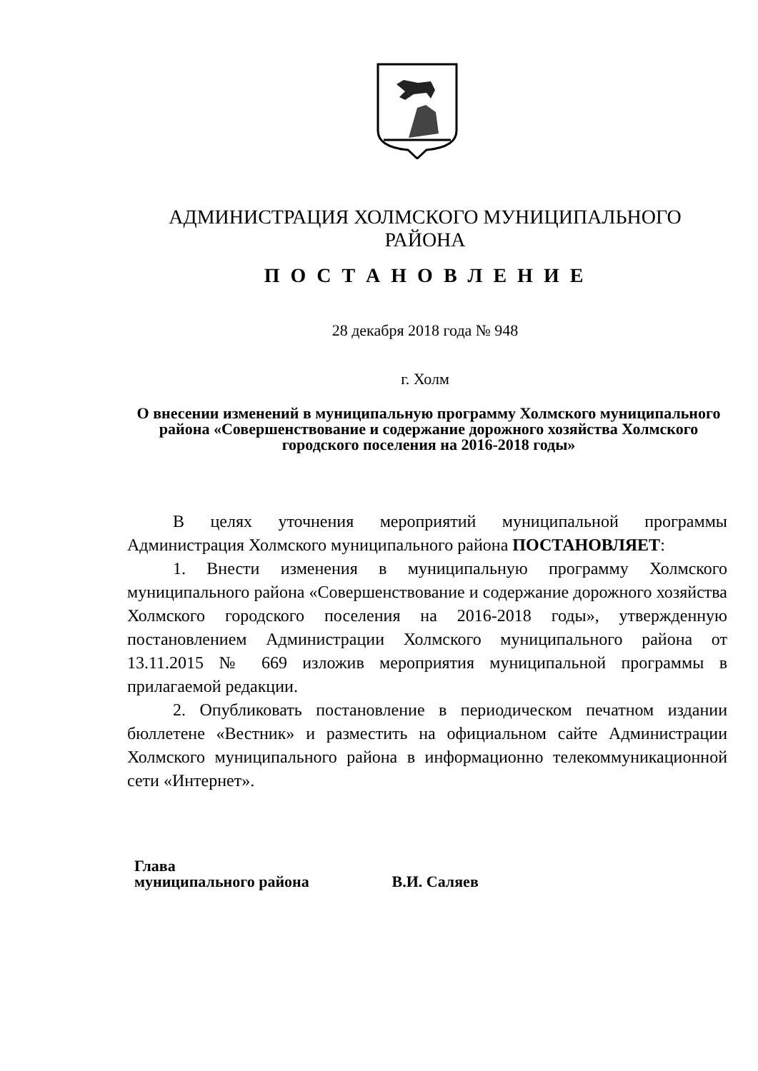АДМИНИСТРАЦИЯ ХОЛМСКОГО МУНИЦИПАЛЬНОГО
РАЙОНА
П О С Т А Н О В Л Е Н И Е
28 декабря 2018 года № 948
г. Холм
О внесении изменений в муниципальную программу Холмского муниципального района «Совершенствование и содержание дорожного хозяйства Холмского городского поселения на 2016-2018 годы»
В целях уточнения мероприятий муниципальной программы Администрация Холмского муниципального района ПОСТАНОВЛЯЕТ:
1. Внести изменения в муниципальную программу Холмского муниципального района «Совершенствование и содержание дорожного хозяйства Холмского городского поселения на 2016-2018 годы», утвержденную постановлением Администрации Холмского муниципального района от 13.11.2015 № 669 изложив мероприятия муниципальной программы в прилагаемой редакции.
2. Опубликовать постановление в периодическом печатном издании бюллетене «Вестник» и разместить на официальном сайте Администрации Холмского муниципального района в информационно телекоммуникационной сети «Интернет».
Глава
муниципального района В.И. Саляев